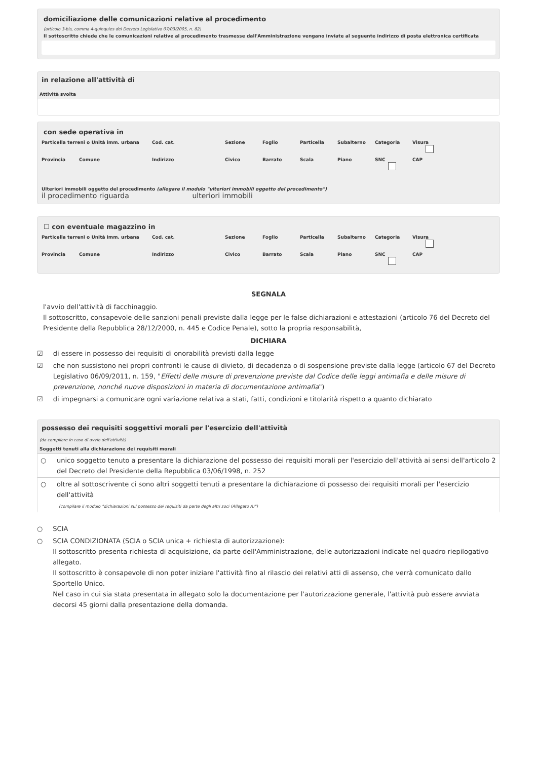domiciliazione delle comunicazioni relative al procedimento
(articolo 3-bis, comma 4-quinquies del Decreto Legislativo 07/03/2005, n. 82)
Il sottoscritto chiede che le comunicazioni relative al procedimento trasmesse dall'Amministrazione vengano inviate al seguente indirizzo di posta elettronica certificata
in relazione all'attività di
Attività svolta
con sede operativa in
Particella terreni o Unità imm. urbana
Cod. cat.
Sezione
Foglio
Particella
Subalterno
Categoria
Visura
Provincia
Comune
Indirizzo
Civico
Barrato
Scala
Piano
SNC
CAP
Ulteriori immobili oggetto del procedimento (allegare il modulo "ulteriori immobili oggetto del procedimento")
il procedimento riguarda ulteriori immobili
☐ con eventuale magazzino in
Particella terreni o Unità imm. urbana
Cod. cat.
Sezione
Foglio
Particella
Subalterno
Categoria
Visura
Provincia
Comune
Indirizzo
Civico
Barrato
Scala
Piano
SNC
CAP
SEGNALA
l'avvio dell'attività di facchinaggio.
Il sottoscritto, consapevole delle sanzioni penali previste dalla legge per le false dichiarazioni e attestazioni (articolo 76 del Decreto del Presidente della Repubblica 28/12/2000, n. 445 e Codice Penale), sotto la propria responsabilità,
DICHIARA
☑ di essere in possesso dei requisiti di onorabilità previsti dalla legge
☑ che non sussistono nei propri confronti le cause di divieto, di decadenza o di sospensione previste dalla legge (articolo 67 del Decreto Legislativo 06/09/2011, n. 159, "Effetti delle misure di prevenzione previste dal Codice delle leggi antimafia e delle misure di prevenzione, nonché nuove disposizioni in materia di documentazione antimafia")
☑ di impegnarsi a comunicare ogni variazione relativa a stati, fatti, condizioni e titolarità rispetto a quanto dichiarato
possesso dei requisiti soggettivi morali per l'esercizio dell'attività
(da compilare in caso di avvio dell'attività)
Soggetti tenuti alla dichiarazione dei requisiti morali
| ○ | unico soggetto tenuto a presentare la dichiarazione del possesso dei requisiti morali per l'esercizio dell'attività ai sensi dell'articolo 2 del Decreto del Presidente della Repubblica 03/06/1998, n. 252 |
| ○ | oltre al sottoscrivente ci sono altri soggetti tenuti a presentare la dichiarazione di possesso dei requisiti morali per l'esercizio dell'attività (compilare il modulo "dichiarazioni sul possesso dei requisiti da parte degli altri soci (Allegato A)") |
○ SCIA
○ SCIA CONDIZIONATA (SCIA o SCIA unica + richiesta di autorizzazione):
Il sottoscritto presenta richiesta di acquisizione, da parte dell'Amministrazione, delle autorizzazioni indicate nel quadro riepilogativo allegato.
Il sottoscritto è consapevole di non poter iniziare l'attività fino al rilascio dei relativi atti di assenso, che verrà comunicato dallo Sportello Unico.
Nel caso in cui sia stata presentata in allegato solo la documentazione per l'autorizzazione generale, l'attività può essere avviata decorsi 45 giorni dalla presentazione della domanda.